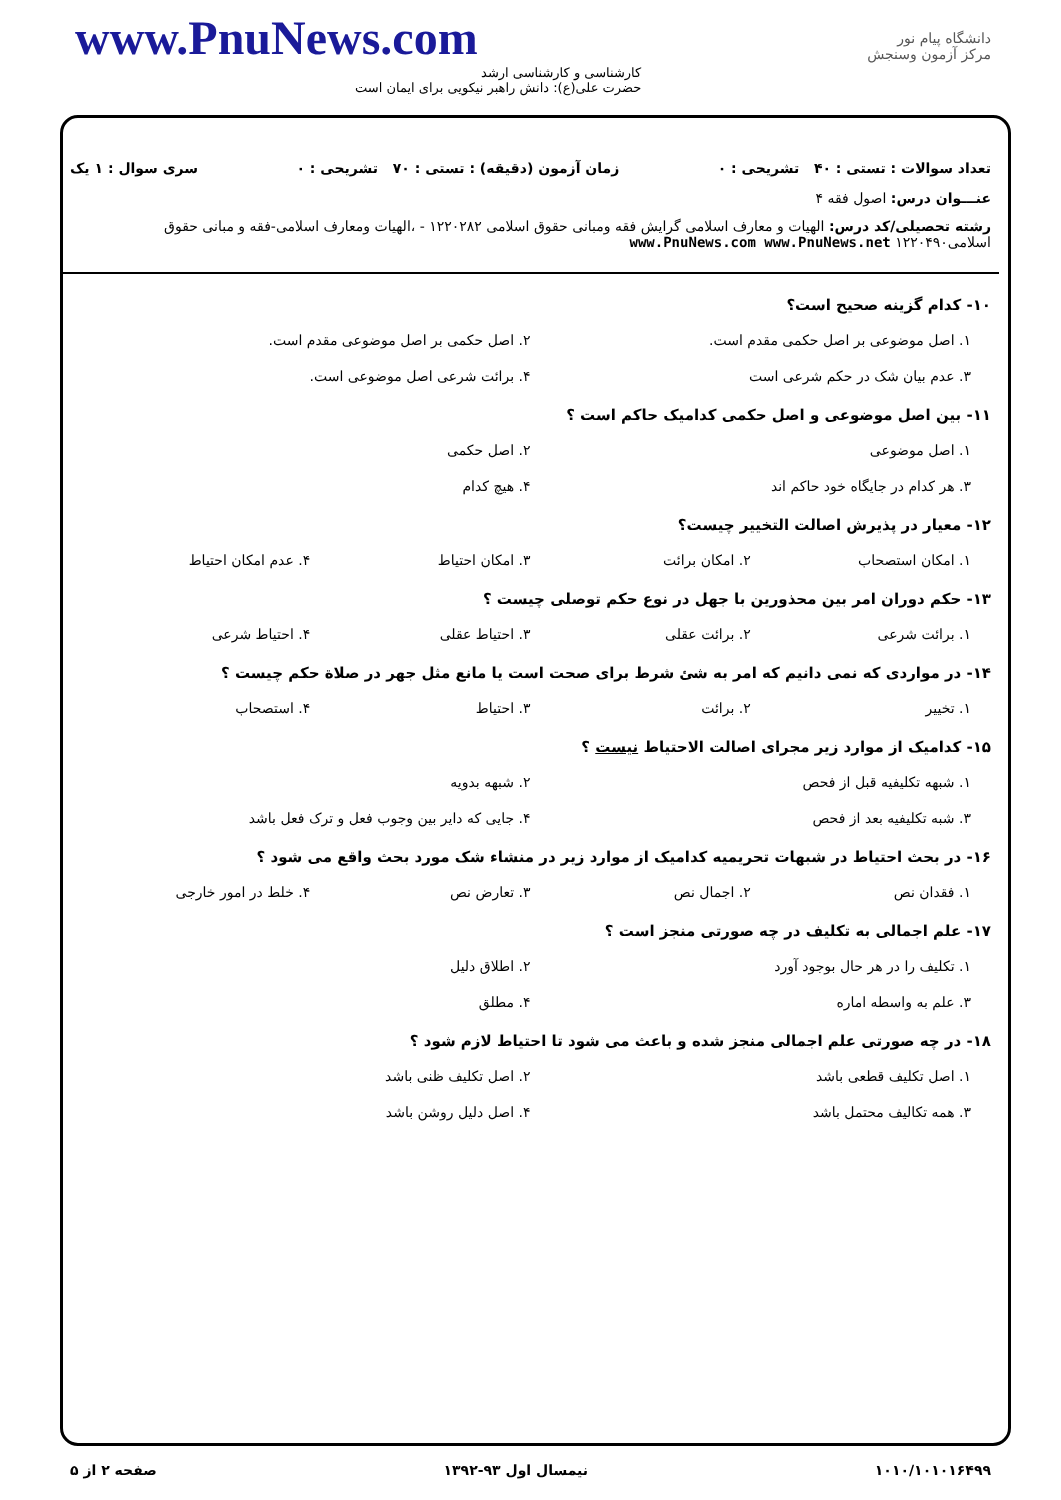www.PnuNews.com
کارشناسی و کارشناسی ارشد
حضرت علی(ع): دانش راهبر نیکویی برای ایمان است
دانشگاه پیام نور
مرکز آزمون وسنجش
تعداد سوالات : تستی : ۴۰ تشریحی : ۰ زمان آزمون (دقیقه) : تستی : ۷۰ تشریحی : ۰ سری سوال : ۱ یک
عنـــوان درس: اصول فقه ۴
رشته تحصیلی/کد درس: الهیات و معارف اسلامی گرایش فقه ومبانی حقوق اسلامی ۱۲۲۰۲۸۲ - ،الهیات ومعارف اسلامی-فقه و مبانی حقوق اسلامی۱۲۲۰۴۹۰ www.PnuNews.com www.PnuNews.net
۱۰- کدام گزینه صحیح است؟
۱. اصل موضوعی بر اصل حکمی مقدم است. ۲. اصل حکمی بر اصل موضوعی مقدم است. ۳. عدم بیان شک در حکم شرعی است ۴. برائت شرعی اصل موضوعی است.
۱۱- بین اصل موضوعی و اصل حکمی کدامیک حاکم است ؟
۱. اصل موضوعی ۲. اصل حکمی ۳. هر کدام در جایگاه خود حاکم اند ۴. هیچ کدام
۱۲- معیار در پذیرش اصالت التخییر چیست؟
۱. امکان استصحاب ۲. امکان برائت ۳. امکان احتیاط ۴. عدم امکان احتیاط
۱۳- حکم دوران امر بین محذورین با جهل در نوع حکم توصلی چیست ؟
۱. برائت شرعی ۲. برائت عقلی ۳. احتیاط عقلی ۴. احتیاط شرعی
۱۴- در مواردی که نمی دانیم که امر به شئ شرط برای صحت است یا مانع مثل جهر در صلاة حکم چیست ؟
۱. تخییر ۲. برائت ۳. احتیاط ۴. استصحاب
۱۵- کدامیک از موارد زیر مجرای اصالت الاحتیاط نیست ؟
۱. شبهه تکلیفیه قبل از فحص ۲. شبهه بدویه ۳. شبه تکلیفیه بعد از فحص ۴. جایی که دایر بین وجوب فعل و ترک فعل باشد
۱۶- در بحث احتیاط در شبهات تحریمیه کدامیک از موارد زیر در منشاء شک مورد بحث واقع می شود ؟
۱. فقدان نص ۲. اجمال نص ۳. تعارض نص ۴. خلط در امور خارجی
۱۷- علم اجمالی به تکلیف در چه صورتی منجز است ؟
۱. تکلیف را در هر حال بوجود آورد ۲. اطلاق دلیل ۳. علم به واسطه اماره ۴. مطلق
۱۸- در چه صورتی علم اجمالی منجز شده و باعث می شود تا احتیاط لازم شود ؟
۱. اصل تکلیف قطعی باشد ۲. اصل تکلیف ظنی باشد ۳. همه تکالیف محتمل باشد ۴. اصل دلیل روشن باشد
۱۰۱۰/۱۰۱۰۱۶۴۹۹ نیمسال اول ۹۳-۱۳۹۲ صفحه ۲ از ۵